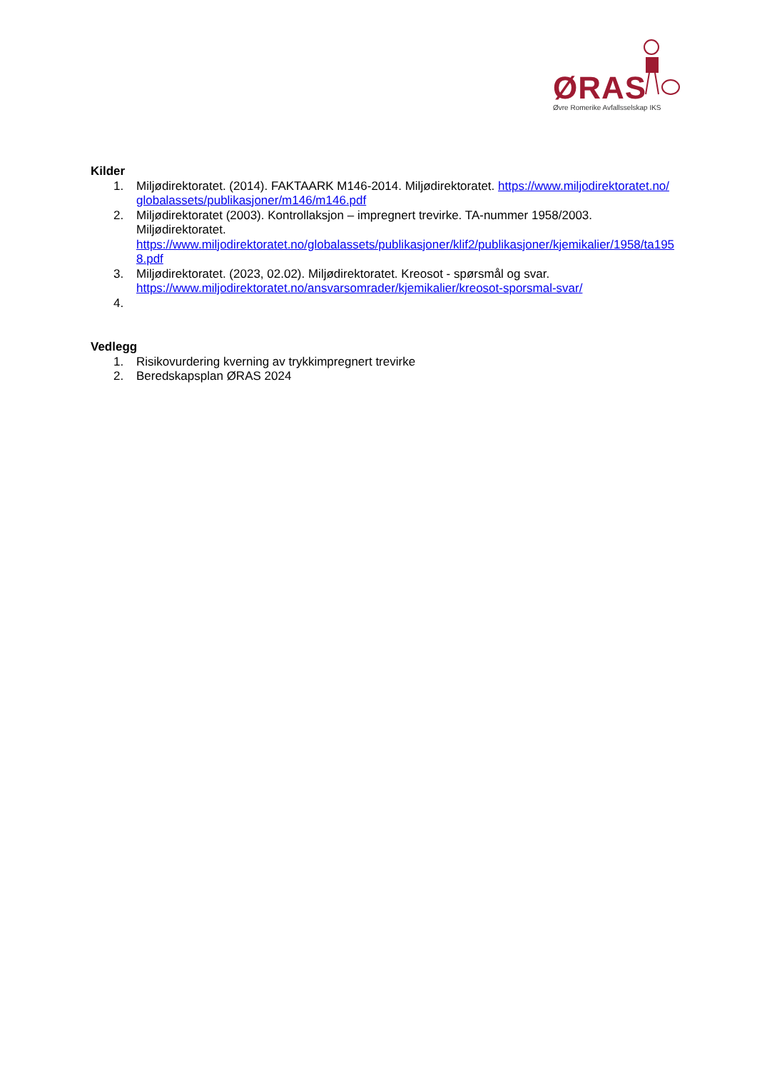ØRAS
Øvre Romerike Avfallsselskap IKS
Kilder
1. Miljødirektoratet. (2014). FAKTAARK M146-2014. Miljødirektoratet. https://www.miljodirektoratet.no/globalassets/publikasjoner/m146/m146.pdf
2. Miljødirektoratet (2003). Kontrollaksjon – impregnert trevirke. TA-nummer 1958/2003. Miljødirektoratet.
https://www.miljodirektoratet.no/globalassets/publikasjoner/klif2/publikasjoner/kjemikalier/1958/ta1958.pdf
3. Miljødirektoratet. (2023, 02.02). Miljødirektoratet. Kreosot - spørsmål og svar.
https://www.miljodirektoratet.no/ansvarsomrader/kjemikalier/kreosot-sporsmal-svar/
4.
Vedlegg
1. Risikovurdering kverning av trykkimpregnert trevirke
2. Beredskapsplan ØRAS 2024